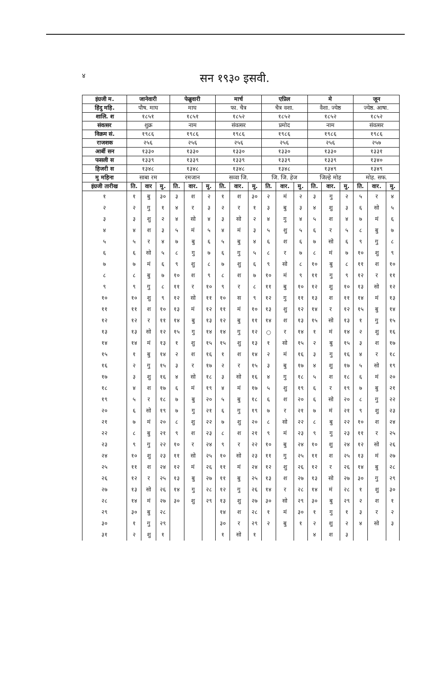४ सन १९३० इसवी.
| इंग्रजी म. | जानेवारी | | | फेब्रुवारी | | | मार्च | | | एप्रिल | | | मे | | | जून | | |
| --- | --- | --- | --- | --- | --- | --- | --- | --- | --- | --- | --- | --- | --- | --- | --- | --- | --- | --- |
| हिंदु महि. | पौष. माघ | | | माघ | | | फा. चैत्र | | | चैत्र वशा. | | | वैशा. ज्येष्ठ | | | ज्येष्ठ. आषा. | | |
| शालि. श | १८५१ | | | १८५१ | | | १८५२ | | | १८५२ | | | १८५२ | | | १८५२ | | |
| संवत्सर | शुक्र | | | नाम | | | संवत्सर | | | प्रमोद | | | नाम | | | संवत्सर | | |
| विक्रम सं. | १९८६ | | | १९८६ | | | १९८६ | | | १९८६ | | | १९८६ | | | १९८६ | | |
| राजशक | २५६ | | | २५६ | | | २५६ | | | २५६ | | | २५६ | | | २५७ | | |
| आर्बी सन | १३३० | | | १३३० | | | १३३० | | | १३३० | | | १३३० | | | १३३१ | | |
| फसली स | १३३९ | | | १३३९ | | | १३३९ | | | १३३९ | | | १३३९ | | | १३४० | | |
| हिजरी स | १३४८ | | | १३४८ | | | १३४८ | | | १३४८ | | | १३४९ | | | १३४९ | | |
| मु महिना | साबा रम | | | रमजान | | | सव्वा जि. | | | जि. जि. हेज | | | जिल्हे मोह | | | मोह. सफ. | | |
| इंग्रजी तारीख | ति. | वार | मु. | ति. | वार. | मु. | ति. | वार. | मु. | ति. | वार. | मु. | ति. | वार. | मु. | ति. | वार. | मु. |
| १ | १ | बु | ३० | ३ | श | २ | १ | श | ३० | २ | मं | २ | ३ | गु | २ | ५ | र | ४ |
| २ | २ | गु | १ | ४ | र | ३ | २ | र | १ | ३ | बु | ३ | ४ | शु | ३ | ६ | सो | ५ |
| ३ | ३ | शु | २ | ४ | सो | ४ | ३ | सो | २ | ४ | गु | ४ | ५ | श | ४ | ७ | मं | ६ |
| ४ | ४ | श | ३ | ५ | मं | ५ | ४ | मं | ३ | ५ | शु | ५ | ६ | र | ५ | ८ | बु | ७ |
| ५ | ५ | र | ४ | ७ | बु | ६ | ५ | बु | ४ | ६ | श | ६ | ७ | सो | ६ | ९ | गु | ८ |
| ६ | ६ | सो | ५ | ८ | गु | ७ | ६ | गु | ५ | ८ | र | ७ | ८ | मं | ७ | १० | शु | ९ |
| ७ | ७ | मं | ६ | ९ | शु | ८ | ७ | शु | ६ | ९ | सो | ८ | १० | बु | ८ | ११ | श | १० |
| ८ | ८ | बु | ७ | १० | श | ९ | ८ | श | ७ | १० | मं | ९ | ११ | गु | ९ | १२ | र | ११ |
| ९ | ९ | गु | ८ | ११ | र | १० | ९ | र | ८ | ११ | बु | १० | १२ | शु | १० | १३ | सो | १२ |
| १० | १० | शु | ९ | १२ | सो | ११ | १० | स | ९ | १२ | गु | ११ | १३ | श | ११ | १४ | मं | १३ |
| ११ | ११ | श | १० | १३ | मं | १२ | ११ | मं | १० | १३ | शु | १२ | १४ | र | १२ | १५ | बु | १४ |
| १२ | १२ | र | ११ | १४ | बु | १३ | १२ | बु | ११ | १४ | श | १३ | १५ | सो | १३ | १ | गु | १५ |
| १३ | १३ | सो | १२ | १५ | गु | १४ | १४ | गु | १२ | ○ | र | १४ | १ | मं | १४ | २ | शु | १६ |
| १४ | १४ | मं | १३ | १ | शु | १५ | १५ | शु | १३ | १ | सो | १५ | २ | बु | १५ | ३ | श | १७ |
| १५ | १ | बु | १४ | २ | श | १६ | १ | श | १४ | २ | मं | १६ | ३ | गु | १६ | ४ | र | १८ |
| १६ | २ | गु | १५ | ३ | र | १७ | २ | र | १५ | ३ | बु | १७ | ४ | शु | १७ | ५ | सो | १९ |
| १७ | ३ | शु | १६ | ४ | सो | १८ | ३ | सो | १६ | ४ | गु | १८ | ५ | श | १८ | ६ | मं | २० |
| १८ | ४ | श | १७ | ६ | मं | १९ | ४ | मं | १७ | ५ | शु | १९ | ६ | र | १९ | ७ | बु | २१ |
| १९ | ५ | र | १८ | ७ | बु | २० | ५ | बु | १८ | ६ | श | २० | ६ | सो | २० | ८ | गु | २२ |
| २० | ६ | सो | १९ | ७ | गु | २१ | ६ | गु | १९ | ७ | र | २१ | ७ | मं | २१ | ९ | शु | २३ |
| २१ | ७ | मं | २० | ८ | शु | २२ | ७ | शु | २० | ८ | सो | २२ | ८ | बु | २२ | १० | श | २४ |
| २२ | ८ | बु | २१ | ९ | श | २३ | ८ | श | २१ | ९ | मं | २३ | ९ | गु | २३ | ११ | र | २५ |
| २३ | ९ | गु | २२ | १० | र | २४ | ९ | र | २२ | १० | बु | २४ | १० | शु | २४ | १२ | सो | २६ |
| २४ | १० | शु | २३ | ११ | सो | २५ | १० | सो | २३ | ११ | गु | २५ | ११ | श | २५ | १३ | मं | २७ |
| २५ | ११ | श | २४ | १२ | मं | २६ | ११ | मं | २४ | १२ | शु | २६ | १२ | र | २६ | १४ | बु | २८ |
| २६ | १२ | र | २५ | १३ | बु | २७ | ११ | बु | २५ | १३ | श | २७ | १३ | सो | २७ | ३० | गु | २९ |
| २७ | १३ | सो | २६ | १४ | गु | २८ | १२ | गु | २६ | १४ | र | २८ | १४ | मं | २८ | १ | शु | ३० |
| २८ | १४ | मं | २७ | ३० | शु | २९ | १३ | शु | २७ | ३० | सो | २९ | ३० | बु | २९ | २ | श | १ |
| २९ | ३० | बु | २८ | | | | १४ | श | २८ | १ | मं | ३० | १ | गु | १ | ३ | र | २ |
| ३० | १ | गु | २९ | | | | ३० | र | २९ | २ | बु | १ | २ | शु | २ | ४ | सो | ३ |
| ३१ | २ | शु | १ | | | | १ | सो | १ | | | | ४ | श | ३ | | | |